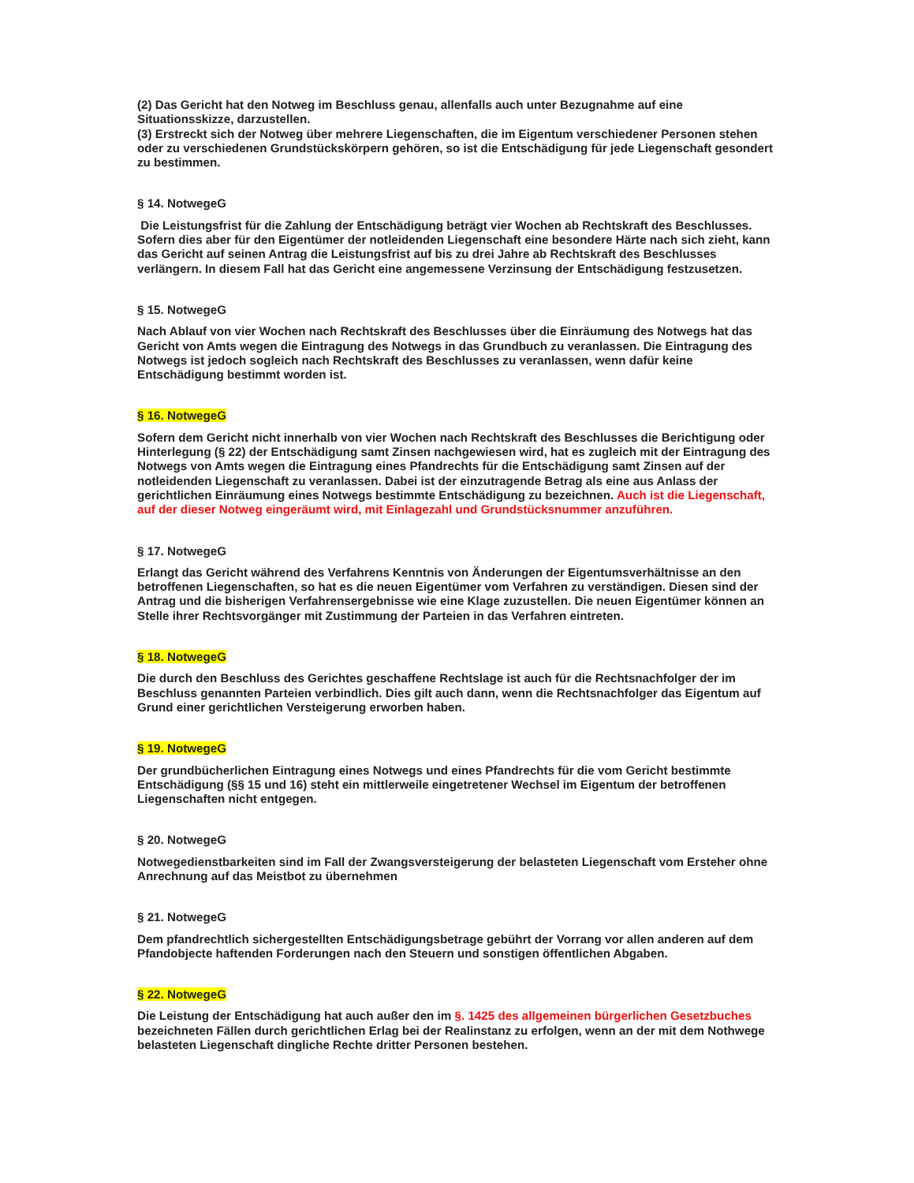(2) Das Gericht hat den Notweg im Beschluss genau, allenfalls auch unter Bezugnahme auf eine Situationsskizze, darzustellen.
(3) Erstreckt sich der Notweg über mehrere Liegenschaften, die im Eigentum verschiedener Personen stehen oder zu verschiedenen Grundstückskörpern gehören, so ist die Entschädigung für jede Liegenschaft gesondert zu bestimmen.
§ 14. NotwegeG
Die Leistungsfrist für die Zahlung der Entschädigung beträgt vier Wochen ab Rechtskraft des Beschlusses. Sofern dies aber für den Eigentümer der notleidenden Liegenschaft eine besondere Härte nach sich zieht, kann das Gericht auf seinen Antrag die Leistungsfrist auf bis zu drei Jahre ab Rechtskraft des Beschlusses verlängern. In diesem Fall hat das Gericht eine angemessene Verzinsung der Entschädigung festzusetzen.
§ 15. NotwegeG
Nach Ablauf von vier Wochen nach Rechtskraft des Beschlusses über die Einräumung des Notwegs hat das Gericht von Amts wegen die Eintragung des Notwegs in das Grundbuch zu veranlassen. Die Eintragung des Notwegs ist jedoch sogleich nach Rechtskraft des Beschlusses zu veranlassen, wenn dafür keine Entschädigung bestimmt worden ist.
§ 16. NotwegeG
Sofern dem Gericht nicht innerhalb von vier Wochen nach Rechtskraft des Beschlusses die Berichtigung oder Hinterlegung (§ 22) der Entschädigung samt Zinsen nachgewiesen wird, hat es zugleich mit der Eintragung des Notwegs von Amts wegen die Eintragung eines Pfandrechts für die Entschädigung samt Zinsen auf der notleidenden Liegenschaft zu veranlassen. Dabei ist der einzutragende Betrag als eine aus Anlass der gerichtlichen Einräumung eines Notwegs bestimmte Entschädigung zu bezeichnen. Auch ist die Liegenschaft, auf der dieser Notweg eingeräumt wird, mit Einlagezahl und Grundstücksnummer anzuführen.
§ 17. NotwegeG
Erlangt das Gericht während des Verfahrens Kenntnis von Änderungen der Eigentumsverhältnisse an den betroffenen Liegenschaften, so hat es die neuen Eigentümer vom Verfahren zu verständigen. Diesen sind der Antrag und die bisherigen Verfahrensergebnisse wie eine Klage zuzustellen. Die neuen Eigentümer können an Stelle ihrer Rechtsvorgänger mit Zustimmung der Parteien in das Verfahren eintreten.
§ 18. NotwegeG
Die durch den Beschluss des Gerichtes geschaffene Rechtslage ist auch für die Rechtsnachfolger der im Beschluss genannten Parteien verbindlich. Dies gilt auch dann, wenn die Rechtsnachfolger das Eigentum auf Grund einer gerichtlichen Versteigerung erworben haben.
§ 19. NotwegeG
Der grundbücherlichen Eintragung eines Notwegs und eines Pfandrechts für die vom Gericht bestimmte Entschädigung (§§ 15 und 16) steht ein mittlerweile eingetretener Wechsel im Eigentum der betroffenen Liegenschaften nicht entgegen.
§ 20. NotwegeG
Notwegedienstbarkeiten sind im Fall der Zwangsversteigerung der belasteten Liegenschaft vom Ersteher ohne Anrechnung auf das Meistbot zu übernehmen
§ 21. NotwegeG
Dem pfandrechtlich sichergestellten Entschädigungsbetrage gebührt der Vorrang vor allen anderen auf dem Pfandobjecte haftenden Forderungen nach den Steuern und sonstigen öffentlichen Abgaben.
§ 22. NotwegeG
Die Leistung der Entschädigung hat auch außer den im §. 1425 des allgemeinen bürgerlichen Gesetzbuches bezeichneten Fällen durch gerichtlichen Erlag bei der Realinstanz zu erfolgen, wenn an der mit dem Nothwege belasteten Liegenschaft dingliche Rechte dritter Personen bestehen.